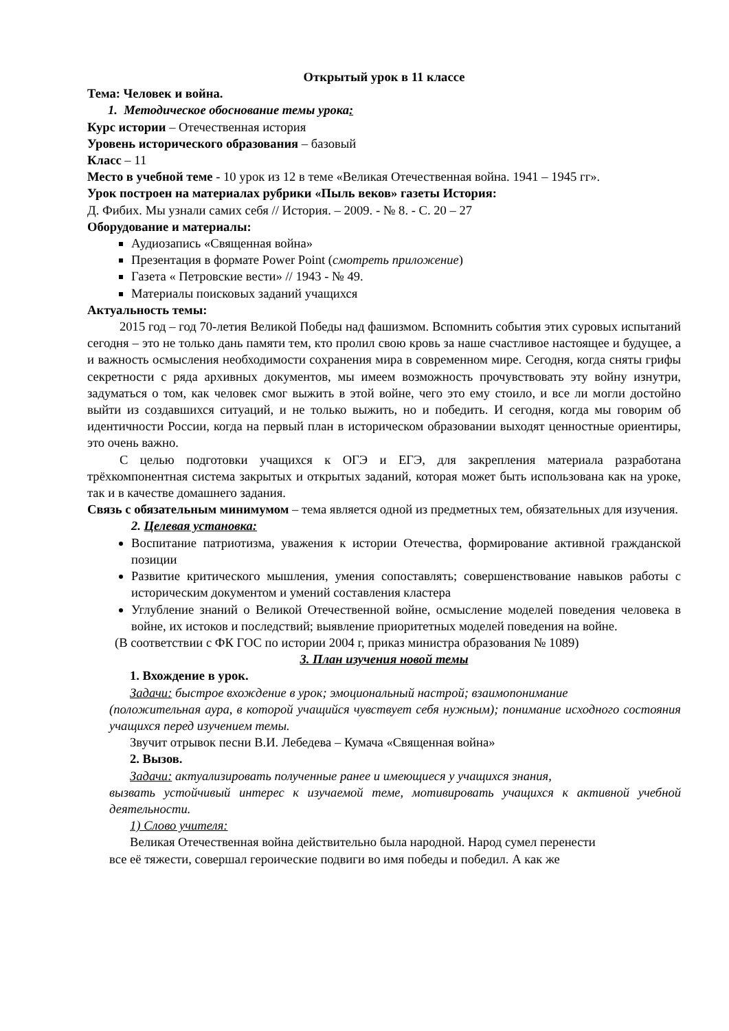Открытый урок в 11 классе
Тема: Человек и война.
1. Методическое обоснование темы урока:
Курс истории – Отечественная история
Уровень исторического образования – базовый
Класс – 11
Место в учебной теме - 10 урок из 12 в теме «Великая Отечественная война. 1941 – 1945 гг».
Урок построен на материалах рубрики «Пыль веков» газеты История:
Д. Фибих. Мы узнали самих себя // История. – 2009. - № 8. - С. 20 – 27
Оборудование и материалы:
Аудиозапись «Священная война»
Презентация в формате Power Point (смотреть приложение)
Газета « Петровские вести» // 1943 - № 49.
Материалы поисковых заданий учащихся
Актуальность темы:
2015 год – год 70-летия Великой Победы над фашизмом. Вспомнить события этих суровых испытаний сегодня – это не только дань памяти тем, кто пролил свою кровь за наше счастливое настоящее и будущее, а и важность осмысления необходимости сохранения мира в современном мире. Сегодня, когда сняты грифы секретности с ряда архивных документов, мы имеем возможность прочувствовать эту войну изнутри, задуматься о том, как человек смог выжить в этой войне, чего это ему стоило, и все ли могли достойно выйти из создавшихся ситуаций, и не только выжить, но и победить. И сегодня, когда мы говорим об идентичности России, когда на первый план в историческом образовании выходят ценностные ориентиры, это очень важно.
С целью подготовки учащихся к ОГЭ и ЕГЭ, для закрепления материала разработана трёхкомпонентная система закрытых и открытых заданий, которая может быть использована как на уроке, так и в качестве домашнего задания.
Связь с обязательным минимумом – тема является одной из предметных тем, обязательных для изучения.
2. Целевая установка:
Воспитание патриотизма, уважения к истории Отечества, формирование активной гражданской позиции
Развитие критического мышления, умения сопоставлять; совершенствование навыков работы с историческим документом и умений составления кластера
Углубление знаний о Великой Отечественной войне, осмысление моделей поведения человека в войне, их истоков и последствий; выявление приоритетных моделей поведения на войне.
(В соответствии с ФК ГОС по истории 2004 г, приказ министра образования № 1089)
3. План изучения новой темы
1. Вхождение в урок.
Задачи: быстрое вхождение в урок; эмоциональный настрой; взаимопонимание
(положительная аура, в которой учащийся чувствует себя нужным); понимание исходного состояния учащихся перед изучением темы.
Звучит отрывок песни В.И. Лебедева – Кумача «Священная война»
2. Вызов.
Задачи: актуализировать полученные ранее и имеющиеся у учащихся знания,
вызвать устойчивый интерес к изучаемой теме, мотивировать учащихся к активной учебной деятельности.
1) Слово учителя:
Великая Отечественная война действительно была народной. Народ сумел перенести
все её тяжести, совершал героические подвиги во имя победы и победил. А как же